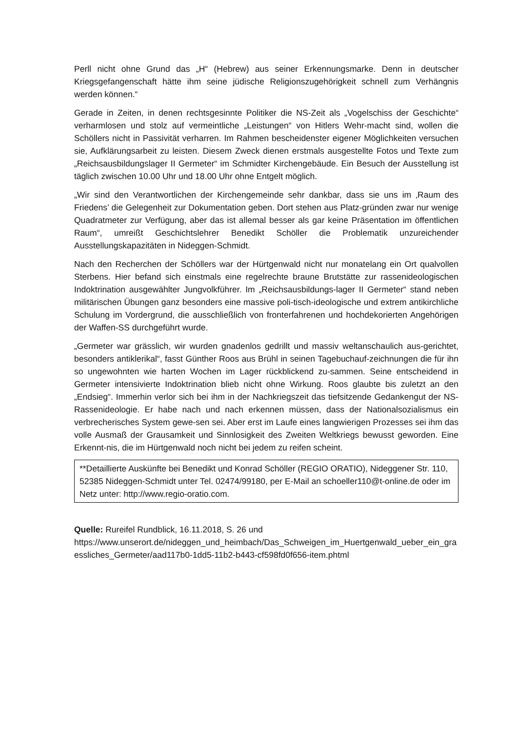Perll nicht ohne Grund das „H“ (Hebrew) aus seiner Erkennungsmarke. Denn in deutscher Kriegsgefangenschaft hätte ihm seine jüdische Religionszugehörigkeit schnell zum Verhängnis werden können.“
Gerade in Zeiten, in denen rechtsgesinnte Politiker die NS-Zeit als „Vogelschiss der Geschichte“ verharmlosen und stolz auf vermeintliche „Leistungen“ von Hitlers Wehr-macht sind, wollen die Schöllers nicht in Passivität verharren. Im Rahmen bescheidenster eigener Möglichkeiten versuchen sie, Aufklärungsarbeit zu leisten. Diesem Zweck dienen erstmals ausgestellte Fotos und Texte zum „Reichsausbildungslager II Germeter“ im Schmidter Kirchengebäude. Ein Besuch der Ausstellung ist täglich zwischen 10.00 Uhr und 18.00 Uhr ohne Entgelt möglich.
„Wir sind den Verantwortlichen der Kirchengemeinde sehr dankbar, dass sie uns im ‚Raum des Friedens’ die Gelegenheit zur Dokumentation geben. Dort stehen aus Platz-gründen zwar nur wenige Quadratmeter zur Verfügung, aber das ist allemal besser als gar keine Präsentation im öffentlichen Raum“, umreißt Geschichtslehrer Benedikt Schöller die Problematik unzureichender Ausstellungskapazitäten in Nideggen-Schmidt.
Nach den Recherchen der Schöllers war der Hürtgenwald nicht nur monatelang ein Ort qualvollen Sterbens. Hier befand sich einstmals eine regelrechte braune Brutstätte zur rassenideologischen Indoktrination ausgewählter Jungvolkführer. Im „Reichsausbildungs-lager II Germeter“ stand neben militärischen Übungen ganz besonders eine massive poli-tisch-ideologische und extrem antikirchliche Schulung im Vordergrund, die ausschließlich von fronterfahrenen und hochdekorierten Angehörigen der Waffen-SS durchgeführt wurde.
„Germeter war grässlich, wir wurden gnadenlos gedrillt und massiv weltanschaulich aus-gerichtet, besonders antiklerikal“, fasst Günther Roos aus Brühl in seinen Tagebuchauf-zeichnungen die für ihn so ungewohnten wie harten Wochen im Lager rückblickend zu-sammen. Seine entscheidend in Germeter intensivierte Indoktrination blieb nicht ohne Wirkung. Roos glaubte bis zuletzt an den „Endsieg“. Immerhin verlor sich bei ihm in der Nachkriegszeit das tiefsitzende Gedankengut der NS-Rassenideologie. Er habe nach und nach erkennen müssen, dass der Nationalsozialismus ein verbrecherisches System gewe-sen sei. Aber erst im Laufe eines langwierigen Prozesses sei ihm das volle Ausmaß der Grausamkeit und Sinnlosigkeit des Zweiten Weltkriegs bewusst geworden. Eine Erkennt-nis, die im Hürtgenwald noch nicht bei jedem zu reifen scheint.
**Detaillierte Auskünfte bei Benedikt und Konrad Schöller (REGIO ORATIO), Nideggener Str. 110, 52385 Nideggen-Schmidt unter Tel. 02474/99180, per E-Mail an schoeller110@t-online.de oder im Netz unter: http://www.regio-oratio.com.
Quelle: Rureifel Rundblick, 16.11.2018, S. 26 und
https://www.unserort.de/nideggen_und_heimbach/Das_Schweigen_im_Huertgenwald_ueber_ein_graessliches_Germeter/aad117b0-1dd5-11b2-b443-cf598fd0f656-item.phtml